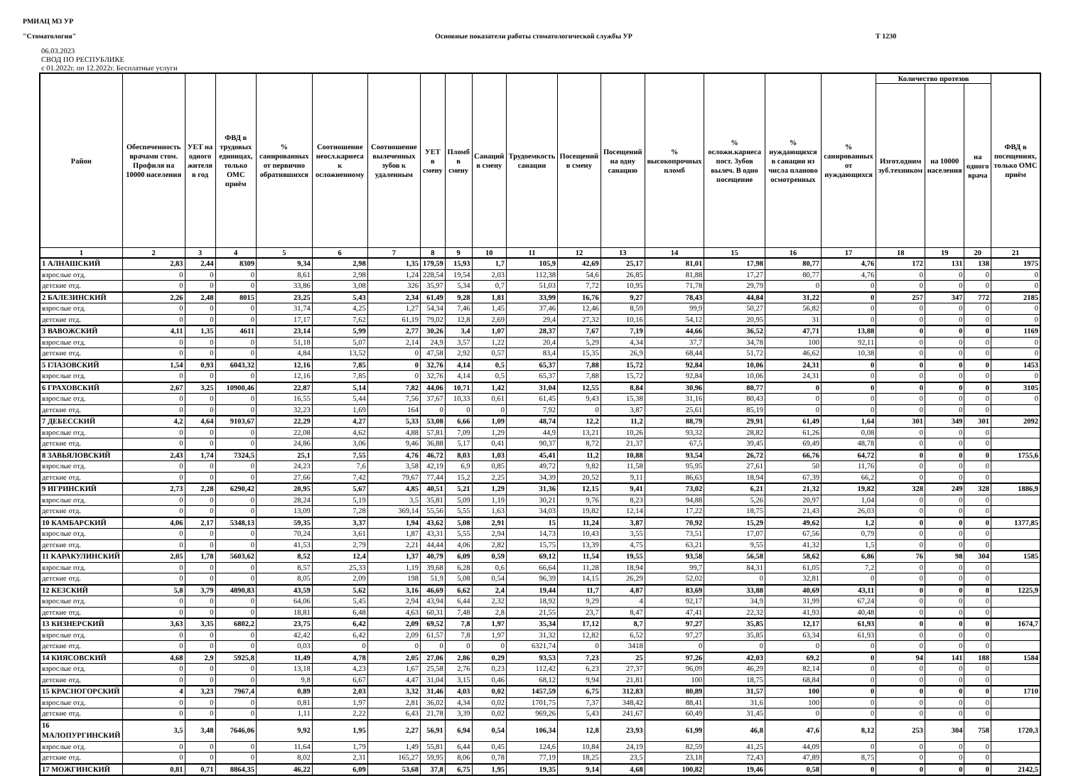РМИАЦ МЗ УР
"Стоматология" Основные показатели работы стоматологической службы УР Т 1230
06.03.2023
СВОД ПО РЕСПУБЛИКЕ
с 01.2022г. по 12.2022г. Бесплатные услуги
| Район | Обеспеченность врачами стом. Профиля на 10000 населения | УЕТ на одного жителя в год | ФВД в трудовых единицах, только ОМС приём | % санированных от первично обратившихся | Соотношение неосл.кариеса к осложненному | Соотношение вылеченных зубов к удаленным | УЕТ в смену | Пломб в смену | Санаций в смену | Трудоемкость санации | Посещений в смену | Посещений на одну санацию | % высокопрочных пломб | % осложн.кариеса пост. Зубов вылеч. В одно посещение | % нуждающихся в санации из числа планово осмотренных | % санированных от нуждающихся | Количество протезов | | | ФВД в посещениях, только ОМС приём |
| --- | --- | --- | --- | --- | --- | --- | --- | --- | --- | --- | --- | --- | --- | --- | --- | --- | --- | --- | --- | --- |
| | | | | | | | | | | | | | | | | | Изгот.одним зуб.техником | на 10000 населения | на одного врача | |
| 1 | 2 | 3 | 4 | 5 | 6 | 7 | 8 | 9 | 10 | 11 | 12 | 13 | 14 | 15 | 16 | 17 | 18 | 19 | 20 | 21 |
| 1 АЛНАШСКИЙ | 2,83 | 2,44 | 8309 | 9,34 | 2,98 | 1,35 | 179,59 | 15,93 | 1,7 | 105,9 | 42,69 | 25,17 | 81,01 | 17,98 | 80,77 | 4,76 | 172 | 131 | 138 | 1975 |
| взрослые отд. | 0 | 0 | 0 | 8,61 | 2,98 | 1,24 | 228,54 | 19,54 | 2,03 | 112,38 | 54,6 | 26,85 | 81,88 | 17,27 | 80,77 | 4,76 | 0 | 0 | 0 | 0 |
| детские отд. | 0 | 0 | 0 | 33,86 | 3,08 | 326 | 35,97 | 5,34 | 0,7 | 51,03 | 7,72 | 10,95 | 71,78 | 29,79 | 0 | 0 | 0 | 0 | 0 | 0 |
| 2 БАЛЕЗИНСКИЙ | 2,26 | 2,48 | 8015 | 23,25 | 5,43 | 2,34 | 61,49 | 9,28 | 1,81 | 33,99 | 16,76 | 9,27 | 78,43 | 44,84 | 31,22 | 0 | 257 | 347 | 772 | 2185 |
| взрослые отд. | 0 | 0 | 0 | 31,74 | 4,25 | 1,27 | 54,34 | 7,46 | 1,45 | 37,46 | 12,46 | 8,59 | 99,9 | 50,27 | 56,82 | 0 | 0 | 0 | 0 | 0 |
| детские отд. | 0 | 0 | 0 | 17,17 | 7,62 | 61,19 | 79,02 | 12,8 | 2,69 | 29,4 | 27,32 | 10,16 | 54,12 | 20,95 | 31 | 0 | 0 | 0 | 0 | 0 |
| 3 ВАВОЖСКИЙ | 4,11 | 1,35 | 4611 | 23,14 | 5,99 | 2,77 | 30,26 | 3,4 | 1,07 | 28,37 | 7,67 | 7,19 | 44,66 | 36,52 | 47,71 | 13,88 | 0 | 0 | 0 | 1169 |
| взрослые отд. | 0 | 0 | 0 | 51,18 | 5,07 | 2,14 | 24,9 | 3,57 | 1,22 | 20,4 | 5,29 | 4,34 | 37,7 | 34,78 | 100 | 92,11 | 0 | 0 | 0 | 0 |
| детские отд. | 0 | 0 | 0 | 4,84 | 13,52 | 0 | 47,58 | 2,92 | 0,57 | 83,4 | 15,35 | 26,9 | 68,44 | 51,72 | 46,62 | 10,38 | 0 | 0 | 0 | 0 |
| 5 ГЛАЗОВСКИЙ | 1,54 | 0,93 | 6043,32 | 12,16 | 7,85 | 0 | 32,76 | 4,14 | 0,5 | 65,37 | 7,88 | 15,72 | 92,84 | 10,06 | 24,31 | 0 | 0 | 0 | 0 | 1453 |
| взрослые отд. | 0 | 0 | 0 | 12,16 | 7,85 | 0 | 32,76 | 4,14 | 0,5 | 65,37 | 7,88 | 15,72 | 92,84 | 10,06 | 24,31 | 0 | 0 | 0 | 0 | 0 |
| 6 ГРАХОВСКИЙ | 2,67 | 3,25 | 10900,46 | 22,87 | 5,14 | 7,82 | 44,06 | 10,71 | 1,42 | 31,04 | 12,55 | 8,84 | 30,96 | 80,77 | 0 | 0 | 0 | 0 | 0 | 3105 |
| взрослые отд. | 0 | 0 | 0 | 16,55 | 5,44 | 7,56 | 37,67 | 10,33 | 0,61 | 61,45 | 9,43 | 15,38 | 31,16 | 80,43 | 0 | 0 | 0 | 0 | 0 | 0 |
| детские отд. | 0 | 0 | 0 | 32,23 | 1,69 | 164 | 0 | 0 | 0 | 7,92 | 0 | 3,87 | 25,61 | 85,19 | 0 | 0 | 0 | 0 | 0 | |
| 7 ДЕБЕССКИЙ | 4,2 | 4,64 | 9103,67 | 22,29 | 4,27 | 5,33 | 53,08 | 6,66 | 1,09 | 48,74 | 12,2 | 11,2 | 88,79 | 29,91 | 61,49 | 1,64 | 301 | 349 | 301 | 2092 |
| взрослые отд. | 0 | 0 | 0 | 22,08 | 4,62 | 4,88 | 57,81 | 7,09 | 1,29 | 44,9 | 13,21 | 10,26 | 93,32 | 28,82 | 61,26 | 0,08 | 0 | 0 | 0 | |
| детские отд. | 0 | 0 | 0 | 24,86 | 3,06 | 9,46 | 36,88 | 5,17 | 0,41 | 90,37 | 8,72 | 21,37 | 67,5 | 39,45 | 69,49 | 48,78 | 0 | 0 | 0 | |
| 8 ЗАВЬЯЛОВСКИЙ | 2,43 | 1,74 | 7324,5 | 25,1 | 7,55 | 4,76 | 46,72 | 8,03 | 1,03 | 45,41 | 11,2 | 10,88 | 93,54 | 26,72 | 66,76 | 64,72 | 0 | 0 | 0 | 1755,6 |
| взрослые отд. | 0 | 0 | 0 | 24,23 | 7,6 | 3,58 | 42,19 | 6,9 | 0,85 | 49,72 | 9,82 | 11,58 | 95,95 | 27,61 | 50 | 11,76 | 0 | 0 | 0 | |
| детские отд. | 0 | 0 | 0 | 27,66 | 7,42 | 79,67 | 77,44 | 15,2 | 2,25 | 34,39 | 20,52 | 9,11 | 86,63 | 18,94 | 67,39 | 66,2 | 0 | 0 | 0 | |
| 9 ИГРИНСКИЙ | 2,73 | 2,28 | 6290,42 | 20,95 | 5,67 | 4,85 | 40,51 | 5,21 | 1,29 | 31,36 | 12,15 | 9,41 | 73,02 | 6,21 | 21,32 | 19,82 | 328 | 249 | 328 | 1886,9 |
| взрослые отд. | 0 | 0 | 0 | 28,24 | 5,19 | 3,5 | 35,81 | 5,09 | 1,19 | 30,21 | 9,76 | 8,23 | 94,88 | 5,26 | 20,97 | 1,04 | 0 | 0 | 0 | |
| детские отд. | 0 | 0 | 0 | 13,09 | 7,28 | 369,14 | 55,56 | 5,55 | 1,63 | 34,03 | 19,82 | 12,14 | 17,22 | 18,75 | 21,43 | 26,03 | 0 | 0 | 0 | |
| 10 КАМБАРСКИЙ | 4,06 | 2,17 | 5348,13 | 59,35 | 3,37 | 1,94 | 43,62 | 5,08 | 2,91 | 15 | 11,24 | 3,87 | 70,92 | 15,29 | 49,62 | 1,2 | 0 | 0 | 0 | 1377,85 |
| взрослые отд. | 0 | 0 | 0 | 70,24 | 3,61 | 1,87 | 43,31 | 5,55 | 2,94 | 14,73 | 10,43 | 3,55 | 73,51 | 17,07 | 67,56 | 0,79 | 0 | 0 | 0 | |
| детские отд. | 0 | 0 | 0 | 41,53 | 2,79 | 2,21 | 44,44 | 4,06 | 2,82 | 15,75 | 13,39 | 4,75 | 63,21 | 9,55 | 41,32 | 1,5 | 0 | 0 | 0 | |
| 11 КАРАКУЛИНСКИЙ | 2,05 | 1,78 | 5603,62 | 8,52 | 12,4 | 1,37 | 40,79 | 6,09 | 0,59 | 69,12 | 11,54 | 19,55 | 93,58 | 56,58 | 58,62 | 6,86 | 76 | 98 | 304 | 1585 |
| взрослые отд. | 0 | 0 | 0 | 8,57 | 25,33 | 1,19 | 39,68 | 6,28 | 0,6 | 66,64 | 11,28 | 18,94 | 99,7 | 84,31 | 61,05 | 7,2 | 0 | 0 | 0 | |
| детские отд. | 0 | 0 | 0 | 8,05 | 2,09 | 198 | 51,9 | 5,08 | 0,54 | 96,39 | 14,15 | 26,29 | 52,02 | 0 | 32,81 | 0 | 0 | 0 | 0 | |
| 12 КЕЗСКИЙ | 5,8 | 3,79 | 4890,83 | 43,59 | 5,62 | 3,16 | 46,69 | 6,62 | 2,4 | 19,44 | 11,7 | 4,87 | 83,69 | 33,88 | 40,69 | 43,11 | 0 | 0 | 0 | 1225,9 |
| взрослые отд. | 0 | 0 | 0 | 64,06 | 5,45 | 2,94 | 43,94 | 6,44 | 2,32 | 18,92 | 9,29 | 4 | 92,17 | 34,9 | 31,99 | 67,24 | 0 | 0 | 0 | |
| детские отд. | 0 | 0 | 0 | 18,81 | 6,48 | 4,63 | 60,31 | 7,48 | 2,8 | 21,55 | 23,7 | 8,47 | 47,41 | 22,32 | 41,93 | 40,48 | 0 | 0 | 0 | |
| 13 КИЗНЕРСКИЙ | 3,63 | 3,35 | 6802,2 | 23,75 | 6,42 | 2,09 | 69,52 | 7,8 | 1,97 | 35,34 | 17,12 | 8,7 | 97,27 | 35,85 | 12,17 | 61,93 | 0 | 0 | 0 | 1674,7 |
| взрослые отд. | 0 | 0 | 0 | 42,42 | 6,42 | 2,09 | 61,57 | 7,8 | 1,97 | 31,32 | 12,82 | 6,52 | 97,27 | 35,85 | 63,34 | 61,93 | 0 | 0 | 0 | |
| детские отд. | 0 | 0 | 0 | 0,03 | 0 | 0 | 0 | 0 | 0 | 6321,74 | 0 | 3418 | 0 | 0 | 0 | 0 | 0 | 0 | 0 | |
| 14 КИЯСОВСКИЙ | 4,68 | 2,9 | 5925,8 | 11,49 | 4,78 | 2,05 | 27,06 | 2,86 | 0,29 | 93,53 | 7,23 | 25 | 97,26 | 42,03 | 69,2 | 0 | 94 | 141 | 188 | 1584 |
| взрослые отд. | 0 | 0 | 0 | 13,18 | 4,23 | 1,67 | 25,58 | 2,76 | 0,23 | 112,42 | 6,23 | 27,37 | 96,09 | 46,29 | 82,14 | 0 | 0 | 0 | 0 | |
| детские отд. | 0 | 0 | 0 | 9,8 | 6,67 | 4,47 | 31,04 | 3,15 | 0,46 | 68,12 | 9,94 | 21,81 | 100 | 18,75 | 68,84 | 0 | 0 | 0 | 0 | |
| 15 КРАСНОГОРСКИЙ | 4 | 3,23 | 7967,4 | 0,89 | 2,03 | 3,32 | 31,46 | 4,03 | 0,02 | 1457,59 | 6,75 | 312,83 | 80,89 | 31,57 | 100 | 0 | 0 | 0 | 0 | 1710 |
| взрослые отд. | 0 | 0 | 0 | 0,81 | 1,97 | 2,81 | 36,02 | 4,34 | 0,02 | 1701,75 | 7,37 | 348,42 | 88,41 | 31,6 | 100 | 0 | 0 | 0 | 0 | |
| детские отд. | 0 | 0 | 0 | 1,11 | 2,22 | 6,43 | 21,78 | 3,39 | 0,02 | 969,26 | 5,43 | 241,67 | 60,49 | 31,45 | 0 | 0 | 0 | 0 | 0 | |
| 16 МАЛОПУРГИНСКИЙ | 3,5 | 3,48 | 7646,06 | 9,92 | 1,95 | 2,27 | 56,91 | 6,94 | 0,54 | 106,34 | 12,8 | 23,93 | 61,99 | 46,8 | 47,6 | 8,12 | 253 | 304 | 758 | 1720,3 |
| взрослые отд. | 0 | 0 | 0 | 11,64 | 1,79 | 1,49 | 55,81 | 6,44 | 0,45 | 124,6 | 10,84 | 24,19 | 82,59 | 41,25 | 44,09 | 0 | 0 | 0 | 0 | |
| детские отд. | 0 | 0 | 0 | 8,02 | 2,31 | 165,27 | 59,95 | 8,06 | 0,78 | 77,19 | 18,25 | 23,5 | 23,18 | 72,43 | 47,89 | 8,75 | 0 | 0 | 0 | |
| 17 МОЖГИНСКИЙ | 0,81 | 0,71 | 8864,35 | 46,22 | 6,09 | 53,68 | 37,8 | 6,75 | 1,95 | 19,35 | 9,14 | 4,68 | 100,82 | 19,46 | 0,58 | 0 | 0 | 0 | 0 | 2142,5 |